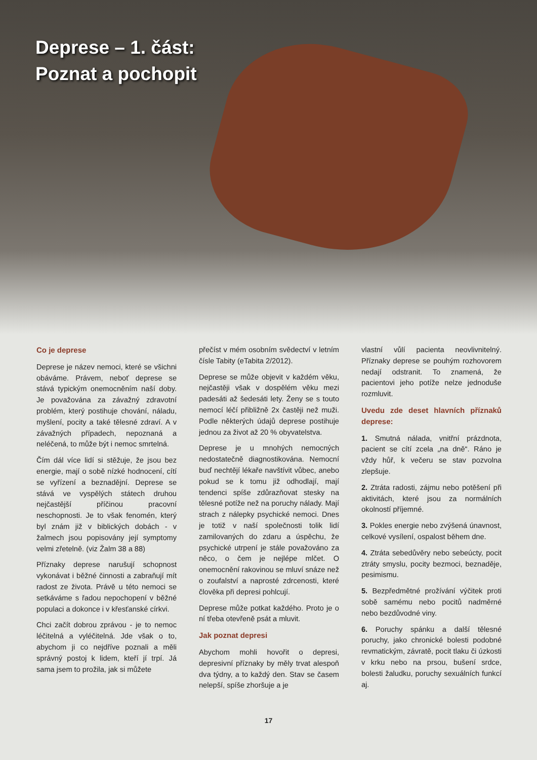Deprese – 1. část:
Poznat a pochopit
Co je deprese
Deprese je název nemoci, které se všichni obáváme. Právem, neboť deprese se stává typickým onemocněním naší doby. Je považována za závažný zdravotní problém, který postihuje chování, náladu, myšlení, pocity a také tělesné zdraví. A v závažných případech, nepoznaná a neléčená, to může být i nemoc smrtelná.
Čím dál více lidí si stěžuje, že jsou bez energie, mají o sobě nízké hodnocení, cítí se vyřízení a beznadějní. Deprese se stává ve vyspělých státech druhou nejčastější příčinou pracovní neschopnosti. Je to však fenomén, který byl znám již v biblických dobách - v žalmech jsou popisovány její symptomy velmi zřetelně. (viz Žalm 38 a 88)
Příznaky deprese narušují schopnost vykonávat i běžné činnosti a zabraňují mít radost ze života. Právě u této nemoci se setkáváme s řadou nepochopení v běžné populaci a dokonce i v křesťanské církvi.
Chci začít dobrou zprávou - je to nemoc léčitelná a vyléčitelná. Jde však o to, abychom ji co nejdříve poznali a měli správný postoj k lidem, kteří jí trpí. Já sama jsem to prožila, jak si můžete
přečíst v mém osobním svědectví v letním čísle Tabity (eTabita 2/2012).
Deprese se může objevit v každém věku, nejčastěji však v dospělém věku mezi padesáti až šedesáti lety. Ženy se s touto nemocí léčí přibližně 2x častěji než muži. Podle některých údajů deprese postihuje jednou za život až 20 % obyvatelstva.
Deprese je u mnohých nemocných nedostatečně diagnostikována. Nemocní buď nechtějí lékaře navštívit vůbec, anebo pokud se k tomu již odhodlají, mají tendenci spíše zdůrazňovat stesky na tělesné potíže než na poruchy nálady. Mají strach z nálepky psychické nemoci. Dnes je totiž v naší společnosti tolik lidí zamilovaných do zdaru a úspěchu, že psychické utrpení je stále považováno za něco, o čem je nejlépe mlčet. O onemocnění rakovinou se mluví snáze než o zoufalství a naprosté zdrcenosti, které člověka při depresi pohlcují.
Deprese může potkat každého. Proto je o ní třeba otevřeně psát a mluvit.
Jak poznat depresi
Abychom mohli hovořit o depresi, depresivní příznaky by měly trvat alespoň dva týdny, a to každý den. Stav se časem nelepší, spíše zhoršuje a je
vlastní vůlí pacienta neovlivnitelný. Příznaky deprese se pouhým rozhovorem nedají odstranit. To znamená, že pacientovi jeho potíže nelze jednoduše rozmluvit.
Uvedu zde deset hlavních příznaků deprese:
1. Smutná nálada, vnitřní prázdnota, pacient se cítí zcela „na dně“. Ráno je vždy hůř, k večeru se stav pozvolna zlepšuje.
2. Ztráta radosti, zájmu nebo potěšení při aktivitách, které jsou za normálních okolností příjemné.
3. Pokles energie nebo zvýšená únavnost, celkové vysílení, ospalost během dne.
4. Ztráta sebedůvěry nebo sebeúcty, pocit ztráty smyslu, pocity bezmoci, beznaděje, pesimismu.
5. Bezpředmětné prožívání výčitek proti sobě samému nebo pocitů nadměrné nebo bezdůvodné viny.
6. Poruchy spánku a další tělesné poruchy, jako chronické bolesti podobné revmatickým, závratě, pocit tlaku či úzkosti v krku nebo na prsou, bušení srdce, bolesti žaludku, poruchy sexuálních funkcí aj.
17